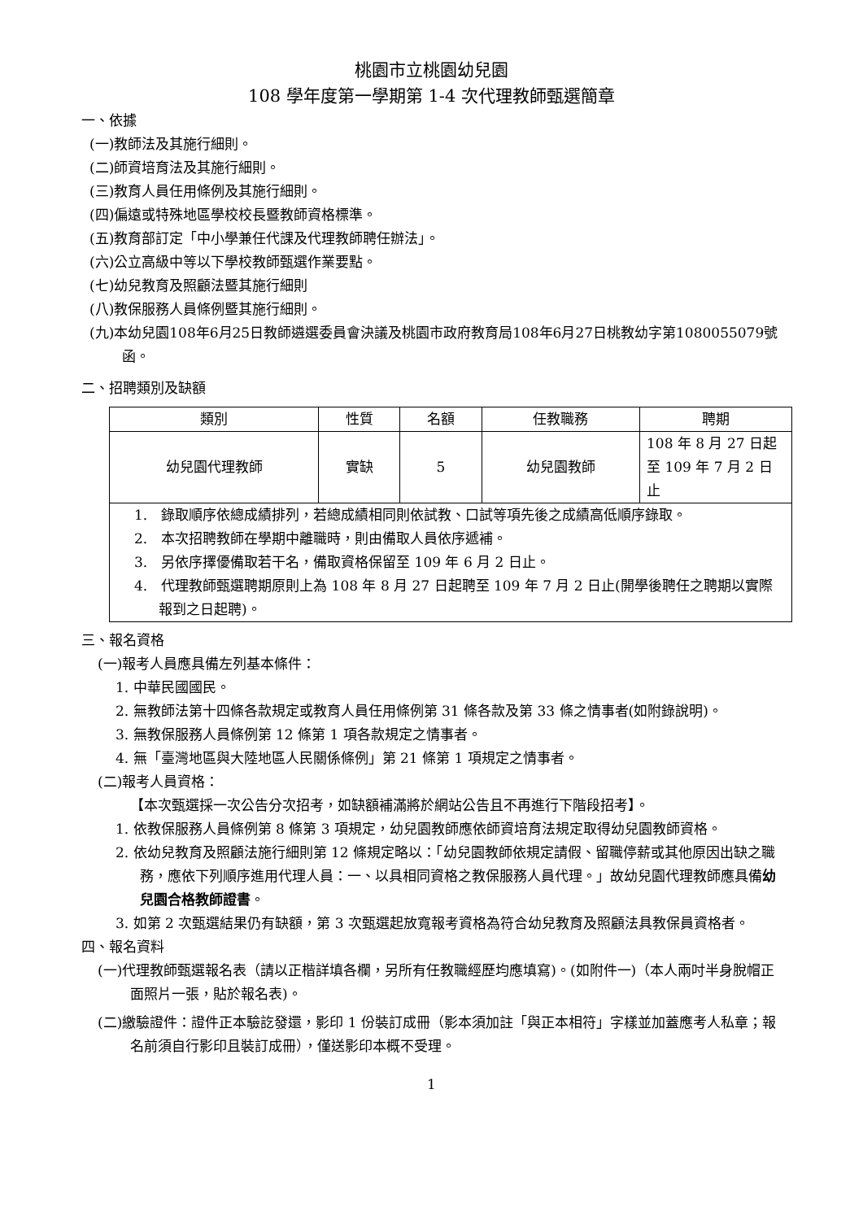桃園市立桃園幼兒園
108 學年度第一學期第 1-4 次代理教師甄選簡章
一、依據
(一)教師法及其施行細則。
(二)師資培育法及其施行細則。
(三)教育人員任用條例及其施行細則。
(四)偏遠或特殊地區學校校長暨教師資格標準。
(五)教育部訂定「中小學兼任代課及代理教師聘任辦法」。
(六)公立高級中等以下學校教師甄選作業要點。
(七)幼兒教育及照顧法暨其施行細則
(八)教保服務人員條例暨其施行細則。
(九)本幼兒園108年6月25日教師遴選委員會決議及桃園市政府教育局108年6月27日桃教幼字第1080055079號函。
二、招聘類別及缺額
| 類別 | 性質 | 名額 | 任教職務 | 聘期 |
| --- | --- | --- | --- | --- |
| 幼兒園代理教師 | 實缺 | 5 | 幼兒園教師 | 108 年 8 月 27 日起至 109 年 7 月 2 日止 |
| 1. 錄取順序依總成績排列，若總成績相同則依試教、口試等項先後之成績高低順序錄取。 2. 本次招聘教師在學期中離職時，則由備取人員依序遞補。 3. 另依序擇優備取若干名，備取資格保留至 109 年 6 月 2 日止。 4. 代理教師甄選聘期原則上為 108 年 8 月 27 日起聘至 109 年 7 月 2 日止(開學後聘任之聘期以實際報到之日起聘)。 | | | | |
三、報名資格
(一)報考人員應具備左列基本條件：
1. 中華民國國民。
2. 無教師法第十四條各款規定或教育人員任用條例第 31 條各款及第 33 條之情事者(如附錄說明)。
3. 無教保服務人員條例第 12 條第 1 項各款規定之情事者。
4. 無「臺灣地區與大陸地區人民關係條例」第 21 條第 1 項規定之情事者。
(二)報考人員資格：
【本次甄選採一次公告分次招考，如缺額補滿將於網站公告且不再進行下階段招考】。
1. 依教保服務人員條例第 8 條第 3 項規定，幼兒園教師應依師資培育法規定取得幼兒園教師資格。
2. 依幼兒教育及照顧法施行細則第 12 條規定略以：「幼兒園教師依規定請假、留職停薪或其他原因出缺之職務，應依下列順序進用代理人員：一、以具相同資格之教保服務人員代理。」故幼兒園代理教師應具備幼兒園合格教師證書。
3. 如第 2 次甄選結果仍有缺額，第 3 次甄選起放寬報考資格為符合幼兒教育及照顧法具教保員資格者。
四、報名資料
(一)代理教師甄選報名表（請以正楷詳填各欄，另所有任教職經歷均應填寫)。(如附件一)（本人兩吋半身脫帽正面照片一張，貼於報名表)。
(二)繳驗證件：證件正本驗訖發還，影印 1 份裝訂成冊（影本須加註「與正本相符」字樣並加蓋應考人私章；報名前須自行影印且裝訂成冊），僅送影印本概不受理。
1